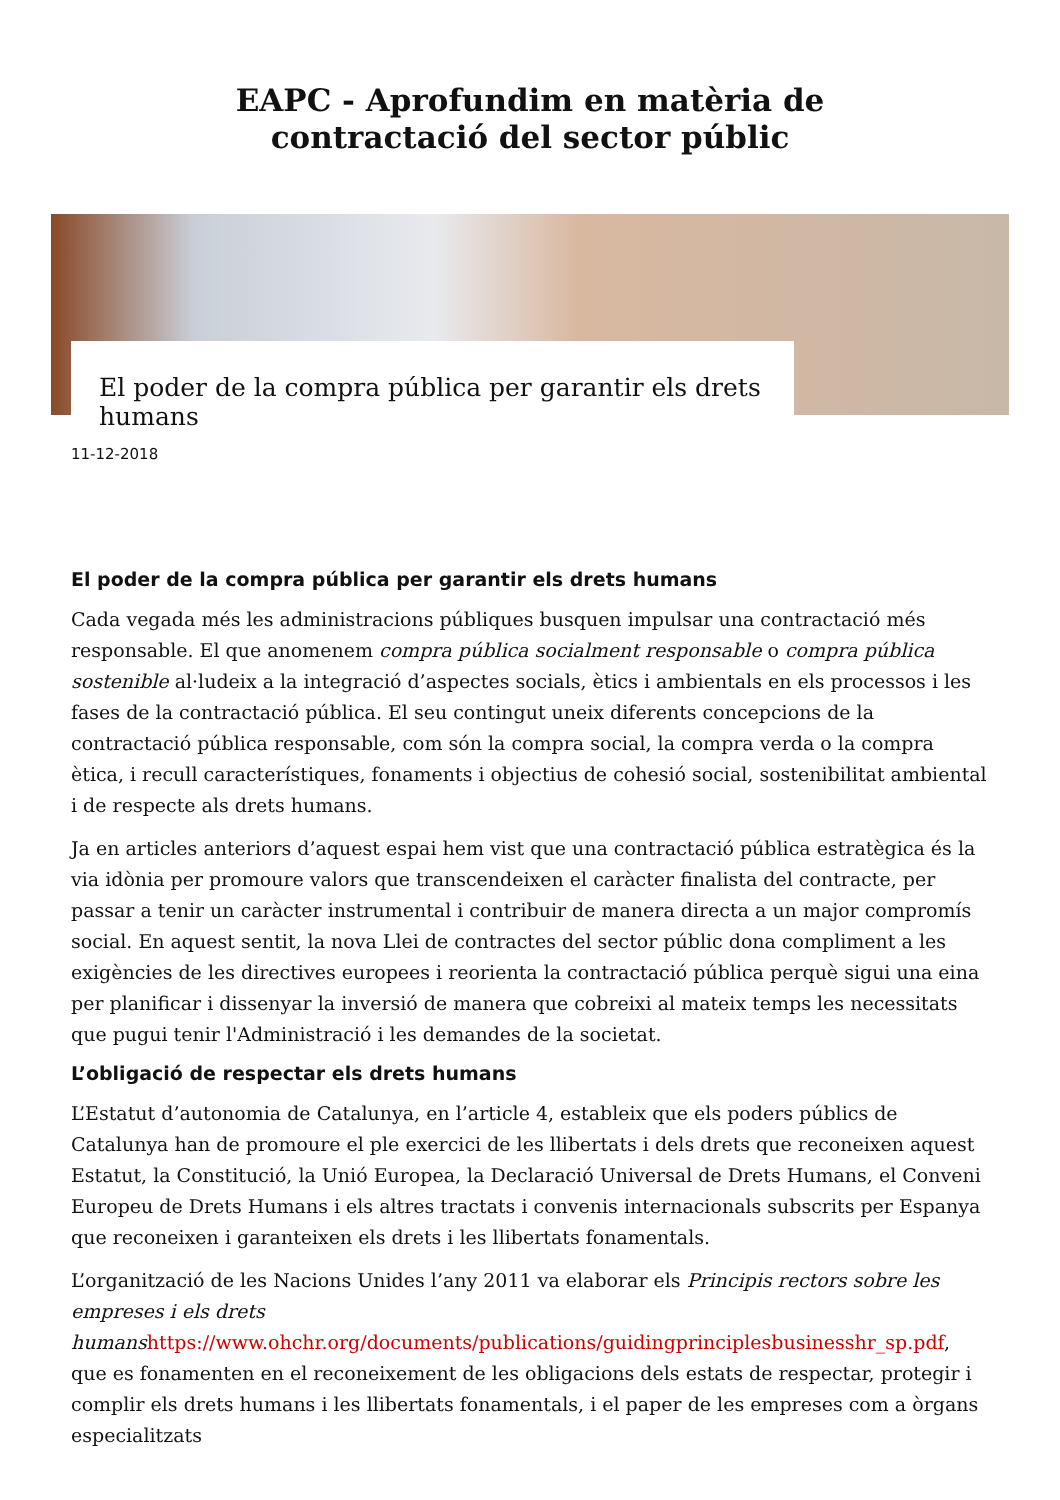EAPC - Aprofundim en matèria de
contractació del sector públic
El poder de la compra pública per garantir els drets humans
11-12-2018
El poder de la compra pública per garantir els drets humans
Cada vegada més les administracions públiques busquen impulsar una contractació més responsable. El que anomenem compra pública socialment responsable o compra pública sostenible al·ludeix a la integració d’aspectes socials, ètics i ambientals en els processos i les fases de la contractació pública. El seu contingut uneix diferents concepcions de la contractació pública responsable, com són la compra social, la compra verda o la compra ètica, i recull característiques, fonaments i objectius de cohesió social, sostenibilitat ambiental i de respecte als drets humans.
Ja en articles anteriors d’aquest espai hem vist que una contractació pública estratègica és la via idònia per promoure valors que transcendeixen el caràcter finalista del contracte, per passar a tenir un caràcter instrumental i contribuir de manera directa a un major compromís social. En aquest sentit, la nova Llei de contractes del sector públic dona compliment a les exigències de les directives europees i reorienta la contractació pública perquè sigui una eina per planificar i dissenyar la inversió de manera que cobreixi al mateix temps les necessitats que pugui tenir l'Administració i les demandes de la societat.
L’obligació de respectar els drets humans
L’Estatut d’autonomia de Catalunya, en l’article 4, estableix que els poders públics de Catalunya han de promoure el ple exercici de les llibertats i dels drets que reconeixen aquest Estatut, la Constitució, la Unió Europea, la Declaració Universal de Drets Humans, el Conveni Europeu de Drets Humans i els altres tractats i convenis internacionals subscrits per Espanya que reconeixen i garanteixen els drets i les llibertats fonamentals.
L’organització de les Nacions Unides l’any 2011 va elaborar els Principis rectors sobre les empreses i els drets humans https://www.ohchr.org/documents/publications/guidingprinciplesbusinesshr_sp.pdf, que es fonamenten en el reconeixement de les obligacions dels estats de respectar, protegir i complir els drets humans i les llibertats fonamentals, i el paper de les empreses com a òrgans especialitzats